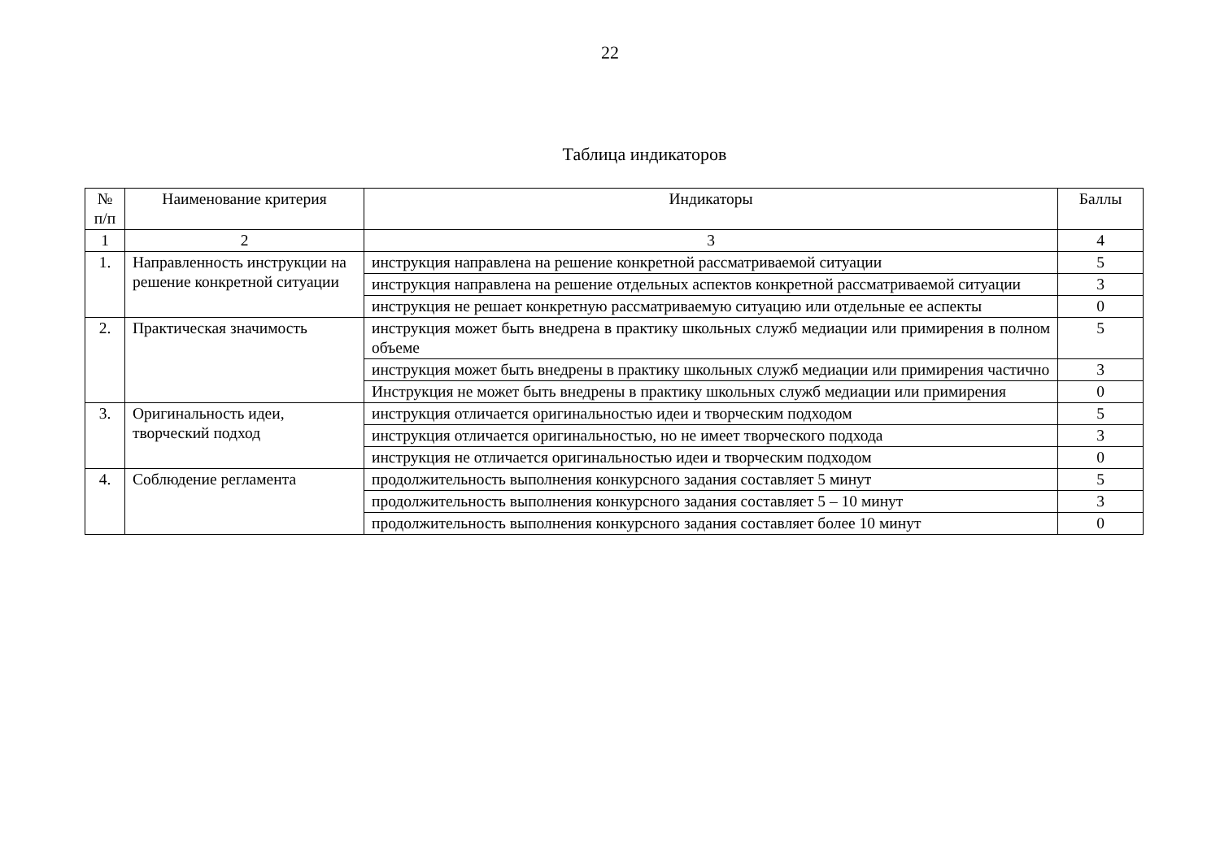22
Таблица индикаторов
| № п/п | Наименование критерия | Индикаторы | Баллы |
| --- | --- | --- | --- |
| 1 | 2 | 3 | 4 |
| 1. | Направленность инструкции на решение конкретной ситуации | инструкция направлена на решение конкретной рассматриваемой ситуации | 5 |
| | | инструкция направлена на решение отдельных аспектов конкретной рассматриваемой ситуации | 3 |
| | | инструкция не решает конкретную рассматриваемую ситуацию или отдельные ее аспекты | 0 |
| 2. | Практическая значимость | инструкция может быть внедрена в практику школьных служб медиации или примирения в полном объеме | 5 |
| | | инструкция может быть внедрены в практику школьных служб медиации или примирения частично | 3 |
| | | Инструкция не может быть внедрены в практику школьных служб медиации или примирения | 0 |
| 3. | Оригинальность идеи, творческий подход | инструкция отличается оригинальностью идеи и творческим подходом | 5 |
| | | инструкция отличается оригинальностью, но не имеет творческого подхода | 3 |
| | | инструкция не отличается оригинальностью идеи и творческим подходом | 0 |
| 4. | Соблюдение регламента | продолжительность выполнения конкурсного задания составляет 5 минут | 5 |
| | | продолжительность выполнения конкурсного задания составляет 5 – 10 минут | 3 |
| | | продолжительность выполнения конкурсного задания составляет более 10 минут | 0 |